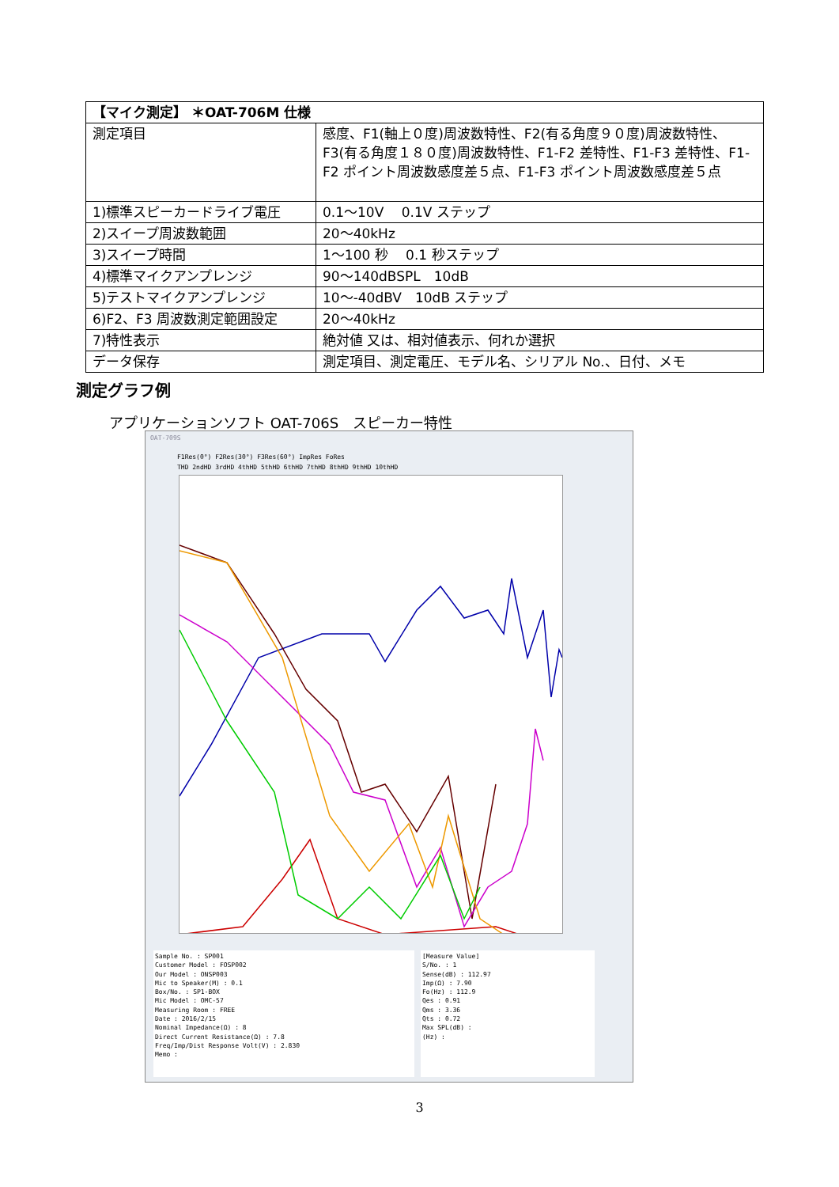| 【マイク測定】 ＊OAT-706M 仕様 | |
| 測定項目 | 感度、F1(軸上０度)周波数特性、F2(有る角度９０度)周波数特性、F3(有る角度１８０度)周波数特性、F1-F2 差特性、F1-F3 差特性、F1-F2 ポイント周波数感度差５点、F1-F3 ポイント周波数感度差５点 |
| 1)標準スピーカードライブ電圧 | 0.1～10V 0.1V ステップ |
| 2)スイープ周波数範囲 | 20～40kHz |
| 3)スイープ時間 | 1～100 秒 0.1 秒ステップ |
| 4)標準マイクアンプレンジ | 90～140dBSPL 10dB |
| 5)テストマイクアンプレンジ | 10～-40dBV 10dB ステップ |
| 6)F2、F3 周波数測定範囲設定 | 20～40kHz |
| 7)特性表示 | 絶対値 又は、相対値表示、何れか選択 |
| データ保存 | 測定項目、測定電圧、モデル名、シリアル No.、日付、メモ |
測定グラフ例
アプリケーションソフト OAT-706S　スピーカー特性
OAT-709S
F1Res(0°) F2Res(30°) F3Res(60°) ImpRes FoRes
THD 2ndHD 3rdHD 4thHD 5thHD 6thHD 7thHD 8thHD 9thHD 10thHD
Sample No. : SP001
Customer Model : FOSP002
Our Model : ONSP003
Mic to Speaker(M) : 0.1
Box/No. : SP1-BOX
Mic Model : OMC-57
Measuring Room : FREE
Date : 2016/2/15
Nominal Impedance(Ω) : 8
Direct Current Resistance(Ω) : 7.8
Freq/Imp/Dist Response Volt(V) : 2.830
Memo :
[Measure Value]
S/No. : 1
Sense(dB) : 112.97
Imp(Ω) : 7.90
Fo(Hz) : 112.9
Qes : 0.91
Qms : 3.36
Qts : 0.72
Max SPL(dB) :
(Hz) :
3